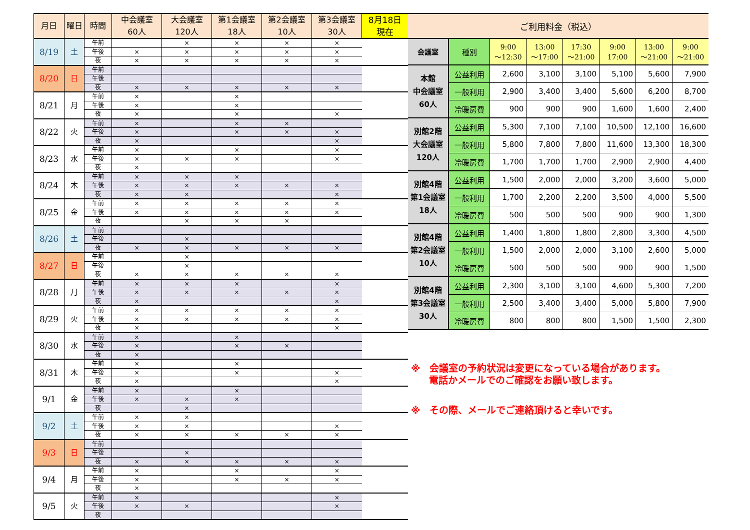| 月日 | 曜日 | 時間 | 中会議室 60人 | 大会議室 120人 | 第1会議室 18人 | 第2会議室 10人 | 第3会議室 30人 | 8月18日 現在 |
| --- | --- | --- | --- | --- | --- | --- | --- | --- |
| 8/19 | 土 | 午前 | | × | × | × | × | |
| | | 午後 | × | × | × | × | × | |
| | | 夜 | × | × | × | × | × | |
| 8/20 | 日 | 午前 | | | | | | |
| | | 午後 | | | | | | |
| | | 夜 | × | × | × | × | × | |
| 8/21 | 月 | 午前 | × | | × | | | |
| | | 午後 | × | | × | | | |
| | | 夜 | × | | × | | × | |
| 8/22 | 火 | 午前 | × | | × | × | | |
| | | 午後 | × | | × | × | × | |
| | | 夜 | × | | | | × | |
| 8/23 | 水 | 午前 | × | | × | | × | |
| | | 午後 | × | × | × | | × | |
| | | 夜 | × | | | | | |
| 8/24 | 木 | 午前 | × | × | × | | | |
| | | 午後 | × | × | × | × | × | |
| | | 夜 | × | × | | | × | |
| 8/25 | 金 | 午前 | × | × | × | × | × | |
| | | 午後 | × | × | × | × | × | |
| | | 夜 | | × | × | × | | |
| 8/26 | 土 | 午前 | | | | | | |
| | | 午後 | | × | | | | |
| | | 夜 | × | × | × | × | × | |
| 8/27 | 日 | 午前 | | × | | | | |
| | | 午後 | | × | | | | |
| | | 夜 | × | × | × | × | × | |
| 8/28 | 月 | 午前 | × | × | × | | × | |
| | | 午後 | × | × | × | × | × | |
| | | 夜 | × | | | | × | |
| 8/29 | 火 | 午前 | × | × | × | × | × | |
| | | 午後 | × | × | × | × | × | |
| | | 夜 | × | | | | × | |
| 8/30 | 水 | 午前 | × | | × | | | |
| | | 午後 | × | | × | × | | |
| | | 夜 | × | | | | | |
| 8/31 | 木 | 午前 | × | | × | | | |
| | | 午後 | × | | × | | × | |
| | | 夜 | × | | | | × | |
| 9/1 | 金 | 午前 | × | | × | | | |
| | | 午後 | × | × | × | | | |
| | | 夜 | | × | | | | |
| 9/2 | 土 | 午前 | × | × | | | | |
| | | 午後 | × | × | | | × | |
| | | 夜 | × | × | × | × | × | |
| 9/3 | 日 | 午前 | | | | | | |
| | | 午後 | | × | | | | |
| | | 夜 | × | × | × | × | × | |
| 9/4 | 月 | 午前 | × | | × | | × | |
| | | 午後 | × | | × | × | × | |
| | | 夜 | × | | | | | |
| 9/5 | 火 | 午前 | × | | | | × | |
| | | 午後 | × | × | | | × | |
| | | 夜 | | | | | | |
| ご利用料金（税込） | | | | | | | |
| --- | --- | --- | --- | --- | --- | --- | --- |
| 会議室 | 種別 | 9:00 ～12:30 | 13:00 ～17:00 | 17:30 ～21:00 | 9:00 17:00 | 13:00 ～21:00 | 9:00 ～21:00 |
| 本館 中会議室 60人 | 公益利用 | 2,600 | 3,100 | 3,100 | 5,100 | 5,600 | 7,900 |
| | 一般利用 | 2,900 | 3,400 | 3,400 | 5,600 | 6,200 | 8,700 |
| | 冷暖房費 | 900 | 900 | 900 | 1,600 | 1,600 | 2,400 |
| 別館2階 大会議室 120人 | 公益利用 | 5,300 | 7,100 | 7,100 | 10,500 | 12,100 | 16,600 |
| | 一般利用 | 5,800 | 7,800 | 7,800 | 11,600 | 13,300 | 18,300 |
| | 冷暖房費 | 1,700 | 1,700 | 1,700 | 2,900 | 2,900 | 4,400 |
| 別館4階 第1会議室 18人 | 公益利用 | 1,500 | 2,000 | 2,000 | 3,200 | 3,600 | 5,000 |
| | 一般利用 | 1,700 | 2,200 | 2,200 | 3,500 | 4,000 | 5,500 |
| | 冷暖房費 | 500 | 500 | 500 | 900 | 900 | 1,300 |
| 別館4階 第2会議室 10人 | 公益利用 | 1,400 | 1,800 | 1,800 | 2,800 | 3,300 | 4,500 |
| | 一般利用 | 1,500 | 2,000 | 2,000 | 3,100 | 2,600 | 5,000 |
| | 冷暖房費 | 500 | 500 | 500 | 900 | 900 | 1,500 |
| 別館4階 第3会議室 30人 | 公益利用 | 2,300 | 3,100 | 3,100 | 4,600 | 5,300 | 7,200 |
| | 一般利用 | 2,500 | 3,400 | 3,400 | 5,000 | 5,800 | 7,900 |
| | 冷暖房費 | 800 | 800 | 800 | 1,500 | 1,500 | 2,300 |
※　会議室の予約状況は変更になっている場合があります。
電話かメールでのご確認をお願い致します。
※　その際、メールでご連絡頂けると幸いです。